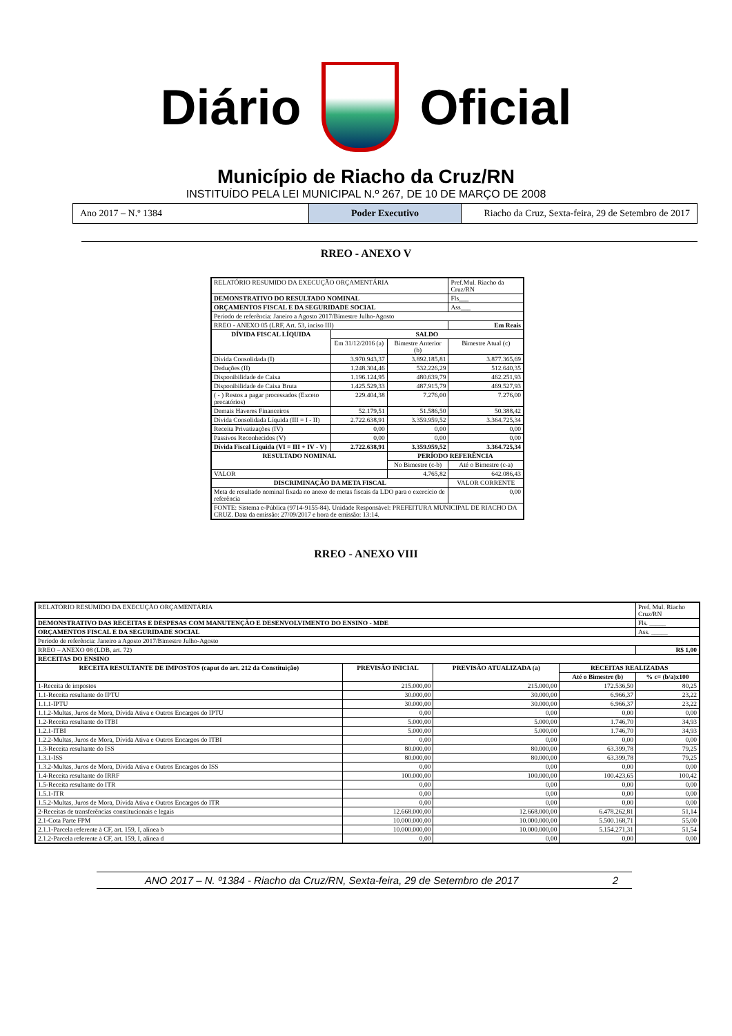Diário Oficial
Município de Riacho da Cruz/RN
INSTITUÍDO PELA LEI MUNICIPAL N.º 267, DE 10 DE MARÇO DE 2008
Ano 2017 – N.º 1384 Poder Executivo Riacho da Cruz, Sexta-feira, 29 de Setembro de 2017
RREO - ANEXO V
| RELATÓRIO RESUMIDO DA EXECUÇÃO ORÇAMENTÁRIA | | | Pref.Mul. Riacho da Cruz/RN |
| DEMONSTRATIVO DO RESULTADO NOMINAL | | | Fls___ |
| ORÇAMENTOS FISCAL E DA SEGURIDADE SOCIAL | | | Ass___ |
| Período de referência: Janeiro a Agosto 2017/Bimestre Julho-Agosto | | | |
| RREO - ANEXO 05 (LRF, Art. 53, inciso III) | | | Em Reais |
| DÍVIDA FISCAL LÍQUIDA | SALDO | | |
| | Em 31/12/2016 (a) | Bimestre Anterior (b) | Bimestre Atual (c) |
| Dívida Consolidada (I) | 3.970.943,37 | 3.892.185,81 | 3.877.365,69 |
| Deduções (II) | 1.248.304,46 | 532.226,29 | 512.640,35 |
| Disponibilidade de Caixa | 1.196.124,95 | 480.639,79 | 462.251,93 |
| Disponibilidade de Caixa Bruta | 1.425.529,33 | 487.915,79 | 469.527,93 |
| ( - ) Restos a pagar processados (Exceto precatórios) | 229.404,38 | 7.276,00 | 7.276,00 |
| Demais Haveres Financeiros | 52.179,51 | 51.586,50 | 50.388,42 |
| Dívida Consolidada Líquida (III = I - II) | 2.722.638,91 | 3.359.959,52 | 3.364.725,34 |
| Receita Privatizações (IV) | 0,00 | 0,00 | 0,00 |
| Passivos Reconhecidos (V) | 0,00 | 0,00 | 0,00 |
| Dívida Fiscal Líquida (VI = III + IV - V) | 2.722.638,91 | 3.359.959,52 | 3.364.725,34 |
| RESULTADO NOMINAL | | PERÍODO REFERÊNCIA | |
| | | No Bimestre (c-b) | Até o Bimestre (c-a) |
| VALOR | | 4.765,82 | 642.086,43 |
| DISCRIMINAÇÃO DA META FISCAL | | | VALOR CORRENTE |
| Meta de resultado nominal fixada no anexo de metas fiscais da LDO para o exercício de referência | | | 0,00 |
| FONTE: Sistema e-Pública (9714-9155-84). Unidade Responsável: PREFEITURA MUNICIPAL DE RIACHO DA CRUZ. Data da emissão: 27/09/2017 e hora de emissão: 13:14. | | | |
RREO - ANEXO VIII
| RELATÓRIO RESUMIDO DA EXECUÇÃO ORÇAMENTÁRIA | | | | Pref. Mul. Riacho Cruz/RN |
| DEMONSTRATIVO DAS RECEITAS E DESPESAS COM MANUTENÇÃO E DESENVOLVIMENTO DO ENSINO - MDE | | | | Fls. _____ |
| ORÇAMENTOS FISCAL E DA SEGURIDADE SOCIAL | | | | Ass. _____ |
| Período de referência: Janeiro a Agosto 2017/Bimestre Julho-Agosto | | | | |
| RREO – ANEXO 08 (LDB, art. 72) | | | | R$ 1,00 |
| RECEITAS DO ENSINO | | | | |
| RECEITA RESULTANTE DE IMPOSTOS (caput do art. 212 da Constituição) | PREVISÃO INICIAL | PREVISÃO ATUALIZADA (a) | RECEITAS REALIZADAS | |
| | | | Até o Bimestre (b) | % c= (b/a)x100 |
| 1-Receita de impostos | 215.000,00 | 215.000,00 | 172.536,50 | 80,25 |
| 1.1-Receita resultante do IPTU | 30.000,00 | 30.000,00 | 6.966,37 | 23,22 |
| 1.1.1-IPTU | 30.000,00 | 30.000,00 | 6.966,37 | 23,22 |
| 1.1.2-Multas, Juros de Mora, Dívida Ativa e Outros Encargos do IPTU | 0,00 | 0,00 | 0,00 | 0,00 |
| 1.2-Receita resultante do ITBI | 5.000,00 | 5.000,00 | 1.746,70 | 34,93 |
| 1.2.1-ITBI | 5.000,00 | 5.000,00 | 1.746,70 | 34,93 |
| 1.2.2-Multas, Juros de Mora, Dívida Ativa e Outros Encargos do ITBI | 0,00 | 0,00 | 0,00 | 0,00 |
| 1.3-Receita resultante do ISS | 80.000,00 | 80.000,00 | 63.399,78 | 79,25 |
| 1.3.1-ISS | 80.000,00 | 80.000,00 | 63.399,78 | 79,25 |
| 1.3.2-Multas, Juros de Mora, Dívida Ativa e Outros Encargos do ISS | 0,00 | 0,00 | 0,00 | 0,00 |
| 1.4-Receita resultante do IRRF | 100.000,00 | 100.000,00 | 100.423,65 | 100,42 |
| 1.5-Receita resultante do ITR | 0,00 | 0,00 | 0,00 | 0,00 |
| 1.5.1-ITR | 0,00 | 0,00 | 0,00 | 0,00 |
| 1.5.2-Multas, Juros de Mora, Dívida Ativa e Outros Encargos do ITR | 0,00 | 0,00 | 0,00 | 0,00 |
| 2-Receitas de transferências constitucionais e legais | 12.668.000,00 | 12.668.000,00 | 6.478.262,81 | 51,14 |
| 2.1-Cota Parte FPM | 10.000.000,00 | 10.000.000,00 | 5.500.168,71 | 55,00 |
| 2.1.1-Parcela referente à CF, art. 159, I, alínea b | 10.000.000,00 | 10.000.000,00 | 5.154.271,31 | 51,54 |
| 2.1.2-Parcela referente à CF, art. 159, I, alínea d | 0,00 | 0,00 | 0,00 | 0,00 |
ANO 2017 – N. º1384 - Riacho da Cruz/RN, Sexta-feira, 29 de Setembro de 2017 2